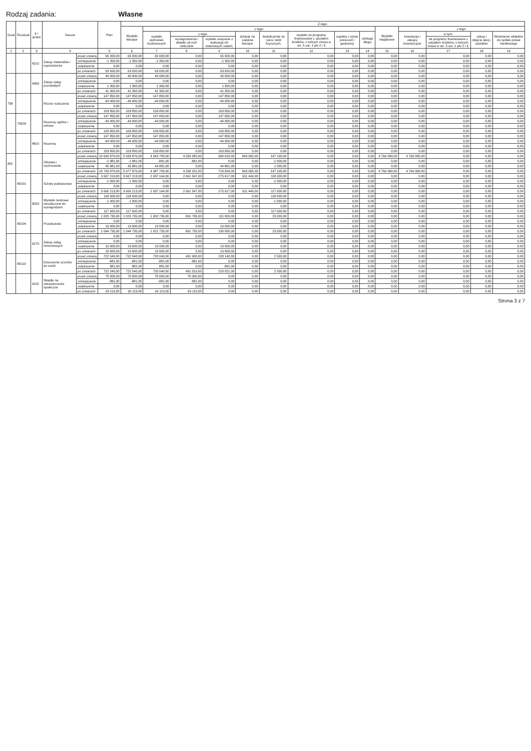Rodzaj zadania: Własne
| Dział | Rozdział | § / grupa | Nazwa | | Plan | Z tego: | | | | | | | | | | | | | |
| --- | --- | --- | --- | --- | --- | --- | --- | --- | --- | --- | --- | --- | --- | --- | --- | --- | --- | --- | --- |
| | | | | | | Wydatki bieżące | z tego: | | | | | | | | Wydatki majątkowe | z tego: | | | |
| | | | | | | | wydatki jednostek budżetowych | z tego: | | dotacje na zadania bieżące | świadczenia na rzecz osób fizycznych; | wydatki na programy finansowane z udziałem środków, o których mowa w art. 5 ust. 1 pkt 2 i 3 | wypłaty z tytułu poręczeń i gwarancji | obsługa długu | | Inwestycje i zakupy inwestycyjne | w tym: | zakup i objęcie akcji i udziałów | Wniesienie wkładów do spółek prawa handlowego |
| | | | | | | | | wynagrodzenia i składki od nich naliczane | wydatki związane z realizacją ich statutowych zadań; | | | | | | | | na programy finansowane z udziałem środków, o których mowa w art. 5 ust. 1 pkt 2 i 3, | | |
| 1 | 2 | 3 | 4 | | 5 | 6 | 7 | 8 | 9 | 10 | 11 | 12 | 13 | 14 | 15 | 16 | 17 | 18 | 19 |
| | | 4210 | Zakup materiałów i wyposażenia | przed zmianą | 65 000,00 | 65 000,00 | 65 000,00 | 0,00 | 65 000,00 | 0,00 | 0,00 | 0,00 | 0,00 | 0,00 | 0,00 | 0,00 | 0,00 | 0,00 | 0,00 |
| | | | | zmniejszenie | -1 350,00 | -1 350,00 | -1 350,00 | 0,00 | -1 350,00 | 0,00 | 0,00 | 0,00 | 0,00 | 0,00 | 0,00 | 0,00 | 0,00 | 0,00 | 0,00 |
| | | | | zwiększenie | 0,00 | 0,00 | 0,00 | 0,00 | 0,00 | 0,00 | 0,00 | 0,00 | 0,00 | 0,00 | 0,00 | 0,00 | 0,00 | 0,00 | 0,00 |
| | | | | po zmianach | 63 650,00 | 63 650,00 | 63 650,00 | 0,00 | 63 650,00 | 0,00 | 0,00 | 0,00 | 0,00 | 0,00 | 0,00 | 0,00 | 0,00 | 0,00 | 0,00 |
| | | 4300 | Zakup usług pozostałych | przed zmianą | 40 000,00 | 40 000,00 | 40 000,00 | 0,00 | 40 000,00 | 0,00 | 0,00 | 0,00 | 0,00 | 0,00 | 0,00 | 0,00 | 0,00 | 0,00 | 0,00 |
| | | | | zmniejszenie | 0,00 | 0,00 | 0,00 | 0,00 | 0,00 | 0,00 | 0,00 | 0,00 | 0,00 | 0,00 | 0,00 | 0,00 | 0,00 | 0,00 | 0,00 |
| | | | | zwiększenie | 1 350,00 | 1 350,00 | 1 350,00 | 0,00 | 1 350,00 | 0,00 | 0,00 | 0,00 | 0,00 | 0,00 | 0,00 | 0,00 | 0,00 | 0,00 | 0,00 |
| | | | | po zmianach | 41 350,00 | 41 350,00 | 41 350,00 | 0,00 | 41 350,00 | 0,00 | 0,00 | 0,00 | 0,00 | 0,00 | 0,00 | 0,00 | 0,00 | 0,00 | 0,00 |
| 758 | | | Różne rozliczenia | przed zmianą | 147 850,00 | 147 850,00 | 147 850,00 | 0,00 | 147 850,00 | 0,00 | 0,00 | 0,00 | 0,00 | 0,00 | 0,00 | 0,00 | 0,00 | 0,00 | 0,00 |
| | | | | zmniejszenie | -44 000,00 | -44 000,00 | -44 000,00 | 0,00 | -44 000,00 | 0,00 | 0,00 | 0,00 | 0,00 | 0,00 | 0,00 | 0,00 | 0,00 | 0,00 | 0,00 |
| | | | | zwiększenie | 0,00 | 0,00 | 0,00 | 0,00 | 0,00 | 0,00 | 0,00 | 0,00 | 0,00 | 0,00 | 0,00 | 0,00 | 0,00 | 0,00 | 0,00 |
| | | | | po zmianach | 103 850,00 | 103 850,00 | 103 850,00 | 0,00 | 103 850,00 | 0,00 | 0,00 | 0,00 | 0,00 | 0,00 | 0,00 | 0,00 | 0,00 | 0,00 | 0,00 |
| | 75818 | | Rezerwy ogólne i celowe | przed zmianą | 147 850,00 | 147 850,00 | 147 850,00 | 0,00 | 147 850,00 | 0,00 | 0,00 | 0,00 | 0,00 | 0,00 | 0,00 | 0,00 | 0,00 | 0,00 | 0,00 |
| | | | | zmniejszenie | -44 000,00 | -44 000,00 | -44 000,00 | 0,00 | -44 000,00 | 0,00 | 0,00 | 0,00 | 0,00 | 0,00 | 0,00 | 0,00 | 0,00 | 0,00 | 0,00 |
| | | | | zwiększenie | 0,00 | 0,00 | 0,00 | 0,00 | 0,00 | 0,00 | 0,00 | 0,00 | 0,00 | 0,00 | 0,00 | 0,00 | 0,00 | 0,00 | 0,00 |
| | | | | po zmianach | 103 850,00 | 103 850,00 | 103 850,00 | 0,00 | 103 850,00 | 0,00 | 0,00 | 0,00 | 0,00 | 0,00 | 0,00 | 0,00 | 0,00 | 0,00 | 0,00 |
| | | 4810 | Rezerwy | przed zmianą | 147 850,00 | 147 850,00 | 147 850,00 | 0,00 | 147 850,00 | 0,00 | 0,00 | 0,00 | 0,00 | 0,00 | 0,00 | 0,00 | 0,00 | 0,00 | 0,00 |
| | | | | zmniejszenie | -44 000,00 | -44 000,00 | -44 000,00 | 0,00 | -44 000,00 | 0,00 | 0,00 | 0,00 | 0,00 | 0,00 | 0,00 | 0,00 | 0,00 | 0,00 | 0,00 |
| | | | | zwiększenie | 0,00 | 0,00 | 0,00 | 0,00 | 0,00 | 0,00 | 0,00 | 0,00 | 0,00 | 0,00 | 0,00 | 0,00 | 0,00 | 0,00 | 0,00 |
| | | | | po zmianach | 103 850,00 | 103 850,00 | 103 850,00 | 0,00 | 103 850,00 | 0,00 | 0,00 | 0,00 | 0,00 | 0,00 | 0,00 | 0,00 | 0,00 | 0,00 | 0,00 |
| 801 | | | Oświata i wychowanie | przed zmianą | 10 699 870,00 | 5 933 870,00 | 4 943 705,00 | 4 259 082,00 | 684 623,00 | 843 065,00 | 147 100,00 | 0,00 | 0,00 | 0,00 | 4 766 000,00 | 4 766 000,00 | 0,00 | 0,00 | 0,00 |
| | | | | zmniejszenie | -1 881,00 | -1 881,00 | -881,00 | -881,00 | 0,00 | 0,00 | -1 000,00 | 0,00 | 0,00 | 0,00 | 0,00 | 0,00 | 0,00 | 0,00 | 0,00 |
| | | | | zwiększenie | 45 881,00 | 45 881,00 | 44 881,00 | 0,00 | 44 881,00 | 0,00 | 1 000,00 | 0,00 | 0,00 | 0,00 | 0,00 | 0,00 | 0,00 | 0,00 | 0,00 |
| | | | | po zmianach | 10 743 870,00 | 5 977 870,00 | 4 987 705,00 | 4 258 201,00 | 729 504,00 | 843 065,00 | 147 100,00 | 0,00 | 0,00 | 0,00 | 4 766 000,00 | 4 766 000,00 | 0,00 | 0,00 | 0,00 |
| | 80101 | | Szkoły podstawowe | przed zmianą | 3 667 213,00 | 3 667 213,00 | 2 937 164,00 | 2 661 547,00 | 275 617,00 | 611 449,00 | 118 600,00 | 0,00 | 0,00 | 0,00 | 0,00 | 0,00 | 0,00 | 0,00 | 0,00 |
| | | | | zmniejszenie | -1 000,00 | -1 000,00 | 0,00 | 0,00 | 0,00 | 0,00 | -1 000,00 | 0,00 | 0,00 | 0,00 | 0,00 | 0,00 | 0,00 | 0,00 | 0,00 |
| | | | | zwiększenie | 0,00 | 0,00 | 0,00 | 0,00 | 0,00 | 0,00 | 0,00 | 0,00 | 0,00 | 0,00 | 0,00 | 0,00 | 0,00 | 0,00 | 0,00 |
| | | | | po zmianach | 3 666 213,00 | 3 666 213,00 | 2 937 164,00 | 2 661 547,00 | 275 617,00 | 611 449,00 | 117 600,00 | 0,00 | 0,00 | 0,00 | 0,00 | 0,00 | 0,00 | 0,00 | 0,00 |
| | | 3020 | Wydatki osobowe niezaliczone do wynagrodzeń | przed zmianą | 118 600,00 | 118 600,00 | 0,00 | 0,00 | 0,00 | 0,00 | 118 600,00 | 0,00 | 0,00 | 0,00 | 0,00 | 0,00 | 0,00 | 0,00 | 0,00 |
| | | | | zmniejszenie | -1 000,00 | -1 000,00 | 0,00 | 0,00 | 0,00 | 0,00 | -1 000,00 | 0,00 | 0,00 | 0,00 | 0,00 | 0,00 | 0,00 | 0,00 | 0,00 |
| | | | | zwiększenie | 0,00 | 0,00 | 0,00 | 0,00 | 0,00 | 0,00 | 0,00 | 0,00 | 0,00 | 0,00 | 0,00 | 0,00 | 0,00 | 0,00 | 0,00 |
| | | | | po zmianach | 117 600,00 | 117 600,00 | 0,00 | 0,00 | 0,00 | 0,00 | 117 600,00 | 0,00 | 0,00 | 0,00 | 0,00 | 0,00 | 0,00 | 0,00 | 0,00 |
| | 80104 | | Przedszkola | przed zmianą | 1 025 735,00 | 1 025 735,00 | 1 002 735,00 | 891 735,00 | 111 000,00 | 0,00 | 23 000,00 | 0,00 | 0,00 | 0,00 | 0,00 | 0,00 | 0,00 | 0,00 | 0,00 |
| | | | | zmniejszenie | 0,00 | 0,00 | 0,00 | 0,00 | 0,00 | 0,00 | 0,00 | 0,00 | 0,00 | 0,00 | 0,00 | 0,00 | 0,00 | 0,00 | 0,00 |
| | | | | zwiększenie | 19 000,00 | 19 000,00 | 19 000,00 | 0,00 | 19 000,00 | 0,00 | 0,00 | 0,00 | 0,00 | 0,00 | 0,00 | 0,00 | 0,00 | 0,00 | 0,00 |
| | | | | po zmianach | 1 044 735,00 | 1 044 735,00 | 1 021 735,00 | 891 735,00 | 130 000,00 | 0,00 | 23 000,00 | 0,00 | 0,00 | 0,00 | 0,00 | 0,00 | 0,00 | 0,00 | 0,00 |
| | | 4270 | Zakup usług remontowych | przed zmianą | 0,00 | 0,00 | 0,00 | 0,00 | 0,00 | 0,00 | 0,00 | 0,00 | 0,00 | 0,00 | 0,00 | 0,00 | 0,00 | 0,00 | 0,00 |
| | | | | zmniejszenie | 0,00 | 0,00 | 0,00 | 0,00 | 0,00 | 0,00 | 0,00 | 0,00 | 0,00 | 0,00 | 0,00 | 0,00 | 0,00 | 0,00 | 0,00 |
| | | | | zwiększenie | 19 000,00 | 19 000,00 | 19 000,00 | 0,00 | 19 000,00 | 0,00 | 0,00 | 0,00 | 0,00 | 0,00 | 0,00 | 0,00 | 0,00 | 0,00 | 0,00 |
| | | | | po zmianach | 19 000,00 | 19 000,00 | 19 000,00 | 0,00 | 19 000,00 | 0,00 | 0,00 | 0,00 | 0,00 | 0,00 | 0,00 | 0,00 | 0,00 | 0,00 | 0,00 |
| | 80113 | | Dowożenie uczniów do szkół | przed zmianą | 722 540,00 | 722 540,00 | 720 040,00 | 491 900,00 | 228 140,00 | 0,00 | 2 500,00 | 0,00 | 0,00 | 0,00 | 0,00 | 0,00 | 0,00 | 0,00 | 0,00 |
| | | | | zmniejszenie | -881,00 | -881,00 | -881,00 | -881,00 | 0,00 | 0,00 | 0,00 | 0,00 | 0,00 | 0,00 | 0,00 | 0,00 | 0,00 | 0,00 | 0,00 |
| | | | | zwiększenie | 881,00 | 881,00 | 881,00 | 0,00 | 881,00 | 0,00 | 0,00 | 0,00 | 0,00 | 0,00 | 0,00 | 0,00 | 0,00 | 0,00 | 0,00 |
| | | | | po zmianach | 722 540,00 | 722 540,00 | 720 040,00 | 491 019,00 | 229 021,00 | 0,00 | 2 500,00 | 0,00 | 0,00 | 0,00 | 0,00 | 0,00 | 0,00 | 0,00 | 0,00 |
| | | 4110 | Składki na ubezpieczenia społeczne | przed zmianą | 70 000,00 | 70 000,00 | 70 000,00 | 70 000,00 | 0,00 | 0,00 | 0,00 | 0,00 | 0,00 | 0,00 | 0,00 | 0,00 | 0,00 | 0,00 | 0,00 |
| | | | | zmniejszenie | -881,00 | -881,00 | -881,00 | -881,00 | 0,00 | 0,00 | 0,00 | 0,00 | 0,00 | 0,00 | 0,00 | 0,00 | 0,00 | 0,00 | 0,00 |
| | | | | zwiększenie | 0,00 | 0,00 | 0,00 | 0,00 | 0,00 | 0,00 | 0,00 | 0,00 | 0,00 | 0,00 | 0,00 | 0,00 | 0,00 | 0,00 | 0,00 |
| | | | | po zmianach | 69 119,00 | 69 119,00 | 69 119,00 | 69 119,00 | 0,00 | 0,00 | 0,00 | 0,00 | 0,00 | 0,00 | 0,00 | 0,00 | 0,00 | 0,00 | 0,00 |
Strona 3 z 7